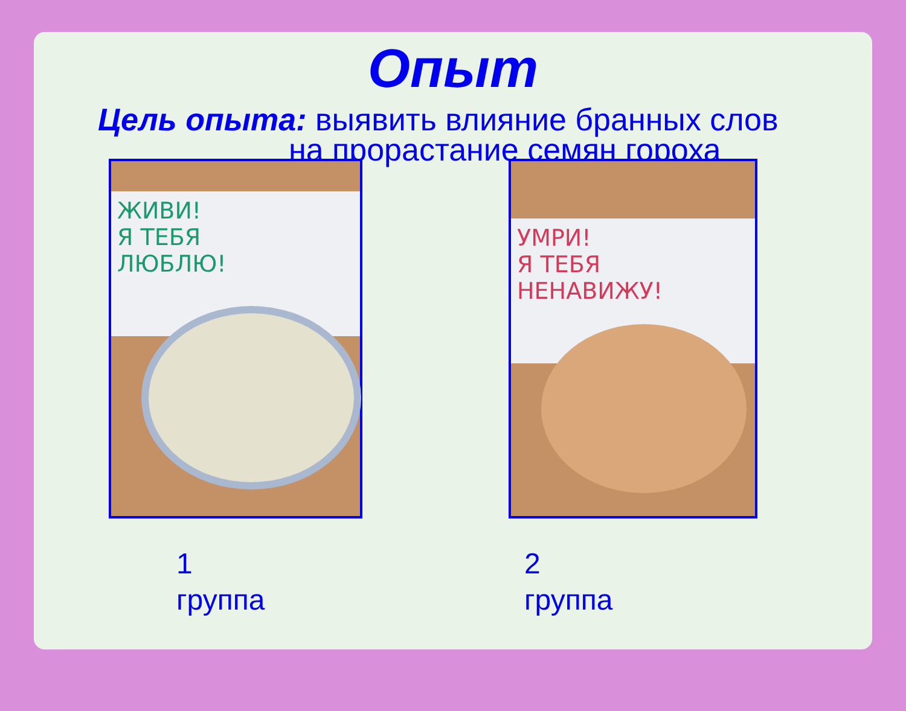Опыт
Цель опыта: выявить влияние бранных слов
на прорастание семян гороха
ЖИВИ!
Я ТЕБЯ
ЛЮБЛЮ!
УМРИ!
Я ТЕБЯ
НЕНАВИЖУ!
1
группа
2
группа